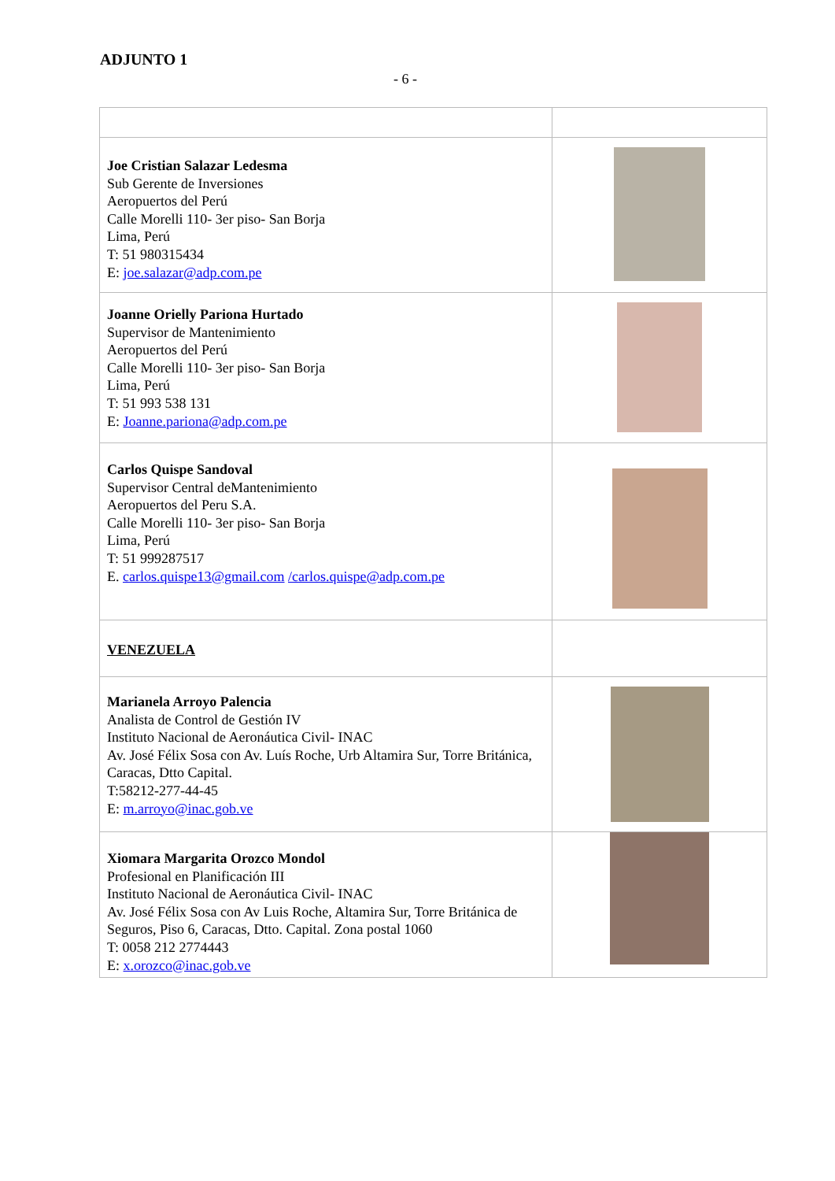ADJUNTO 1
- 6 -
| Joe Cristian Salazar Ledesma Sub Gerente de Inversiones Aeropuertos del Perú Calle Morelli 110- 3er piso- San Borja Lima, Perú T: 51 980315434 E: joe.salazar@adp.com.pe | |
| Joanne Orielly Pariona Hurtado Supervisor de Mantenimiento Aeropuertos del Perú Calle Morelli 110- 3er piso- San Borja Lima, Perú T: 51 993 538 131 E: Joanne.pariona@adp.com.pe | |
| Carlos Quispe Sandoval Supervisor Central deMantenimiento Aeropuertos del Peru S.A. Calle Morelli 110- 3er piso- San Borja Lima, Perú T: 51 999287517 E. carlos.quispe13@gmail.com /carlos.quispe@adp.com.pe | |
| VENEZUELA | |
| Marianela Arroyo Palencia Analista de Control de Gestión IV Instituto Nacional de Aeronáutica Civil- INAC Av. José Félix Sosa con Av. Luís Roche, Urb Altamira Sur, Torre Británica, Caracas, Dtto Capital. T:58212-277-44-45 E: m.arroyo@inac.gob.ve | |
| Xiomara Margarita Orozco Mondol Profesional en Planificación III Instituto Nacional de Aeronáutica Civil- INAC Av. José Félix Sosa con Av Luis Roche, Altamira Sur, Torre Británica de Seguros, Piso 6, Caracas, Dtto. Capital. Zona postal 1060 T: 0058 212 2774443 E: x.orozco@inac.gob.ve | |